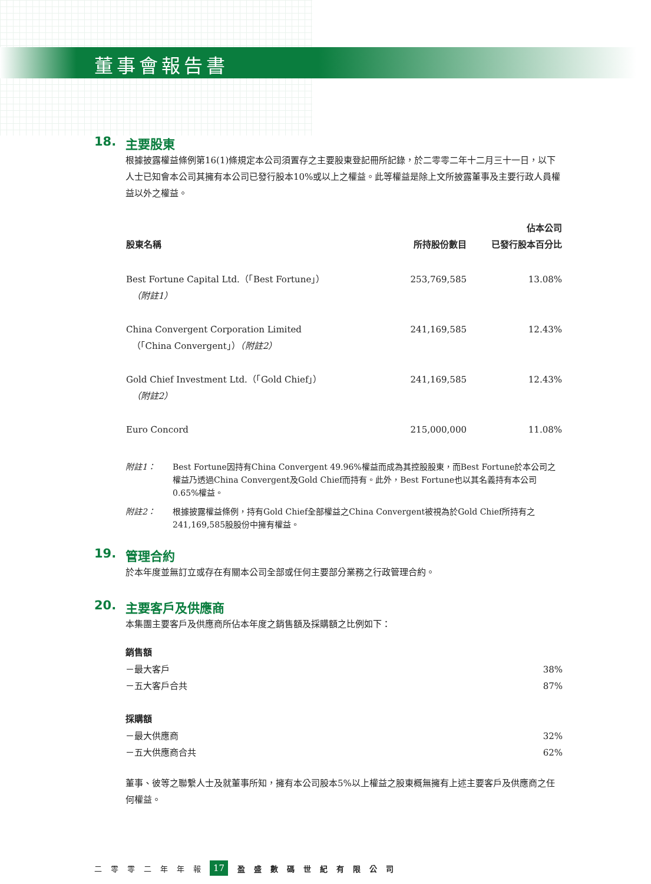董事會報告書
18. 主要股東
根據披露權益條例第16(1)條規定本公司須置存之主要股東登記冊所記錄，於二零零二年十二月三十一日，以下人士已知會本公司其擁有本公司已發行股本10%或以上之權益。此等權益是除上文所披露董事及主要行政人員權益以外之權益。
| 股東名稱 | 所持股份數目 | 佔本公司 已發行股本百分比 |
| --- | --- | --- |
| Best Fortune Capital Ltd.（「Best Fortune」） （附註1） | 253,769,585 | 13.08% |
| China Convergent Corporation Limited （「China Convergent」） （附註2） | 241,169,585 | 12.43% |
| Gold Chief Investment Ltd.（「Gold Chief」） （附註2） | 241,169,585 | 12.43% |
| Euro Concord | 215,000,000 | 11.08% |
附註1： Best Fortune因持有China Convergent 49.96%權益而成為其控股股東，而Best Fortune於本公司之權益乃透過China Convergent及Gold Chief而持有。此外，Best Fortune也以其名義持有本公司0.65%權益。
附註2： 根據披露權益條例，持有Gold Chief全部權益之China Convergent被視為於Gold Chief所持有之241,169,585股股份中擁有權益。
19. 管理合約
於本年度並無訂立或存在有關本公司全部或任何主要部分業務之行政管理合約。
20. 主要客戶及供應商
本集團主要客戶及供應商所佔本年度之銷售額及採購額之比例如下：
| 銷售額 | |
| －最大客戶 | 38% |
| －五大客戶合共 | 87% |
| 採購額 | |
| －最大供應商 | 32% |
| －五大供應商合共 | 62% |
董事、彼等之聯繫人士及就董事所知，擁有本公司股本5%以上權益之股東概無擁有上述主要客戶及供應商之任何權益。
二零零二年年報 17 盈盛數碼世紀有限公司